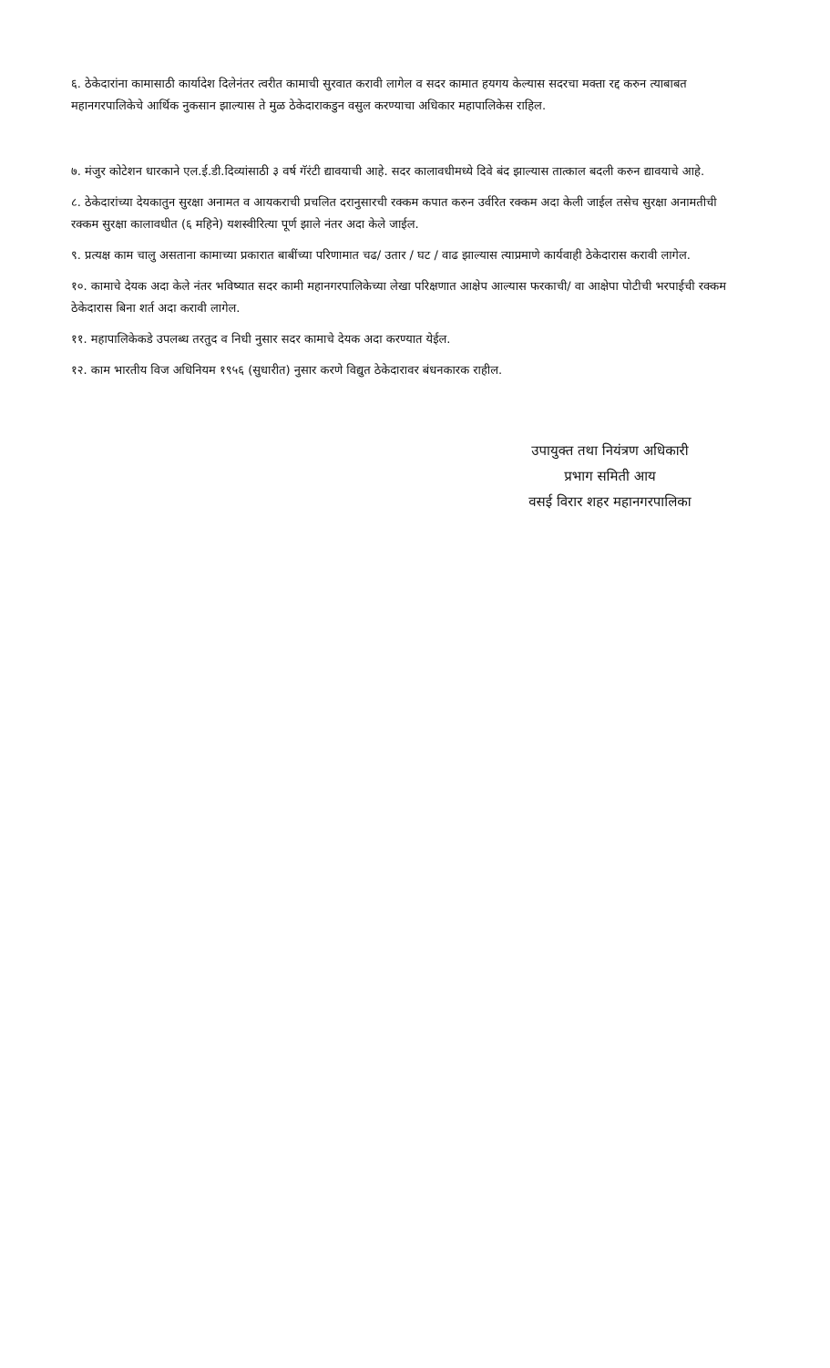६. ठेकेदारांना कामासाठी कार्यादेश दिलेनंतर त्वरीत कामाची सुरवात करावी लागेल व सदर कामात हयगय केल्यास सदरचा मक्ता रद्द करुन त्याबाबत महानगरपालिकेचे आर्थिक नुकसान झाल्यास ते मुळ ठेकेदाराकडुन वसुल करण्याचा अधिकार महापालिकेस राहिल.
७. मंजुर कोटेशन धारकाने एल.ई.डी.दिव्यांसाठी ३ वर्ष गॅरंटी द्यावयाची आहे. सदर कालावधीमध्ये दिवे बंद झाल्यास तात्काल बदली करुन द्यावयाचे आहे.
८. ठेकेदारांच्या देयकातुन सुरक्षा अनामत व आयकराची प्रचलित दरानुसारची रक्कम कपात करुन उर्वरित रक्कम अदा केली जाईल तसेच सुरक्षा अनामतीची रक्कम सुरक्षा कालावधीत (६ महिने) यशस्वीरित्या पूर्ण झाले नंतर अदा केले जाईल.
९. प्रत्यक्ष काम चालु असताना कामाच्या प्रकारात बाबींच्या परिणामात चढ/ उतार / घट / वाढ झाल्यास त्याप्रमाणे कार्यवाही ठेकेदारास करावी लागेल.
१०. कामाचे देयक अदा केले नंतर भविष्यात सदर कामी महानगरपालिकेच्या लेखा परिक्षणात आक्षेप आल्यास फरकाची/ वा आक्षेपा पोटीची भरपाईची रक्कम ठेकेदारास बिना शर्त अदा करावी लागेल.
११. महापालिकेकडे उपलब्ध तरतुद व निधी नुसार सदर कामाचे देयक अदा करण्यात येईल.
१२. काम भारतीय विज अधिनियम १९५६ (सुधारीत) नुसार करणे विद्युत ठेकेदारावर बंधनकारक राहील.
उपायुक्त तथा नियंत्रण अधिकारी
प्रभाग समिती आय
वसई विरार शहर महानगरपालिका